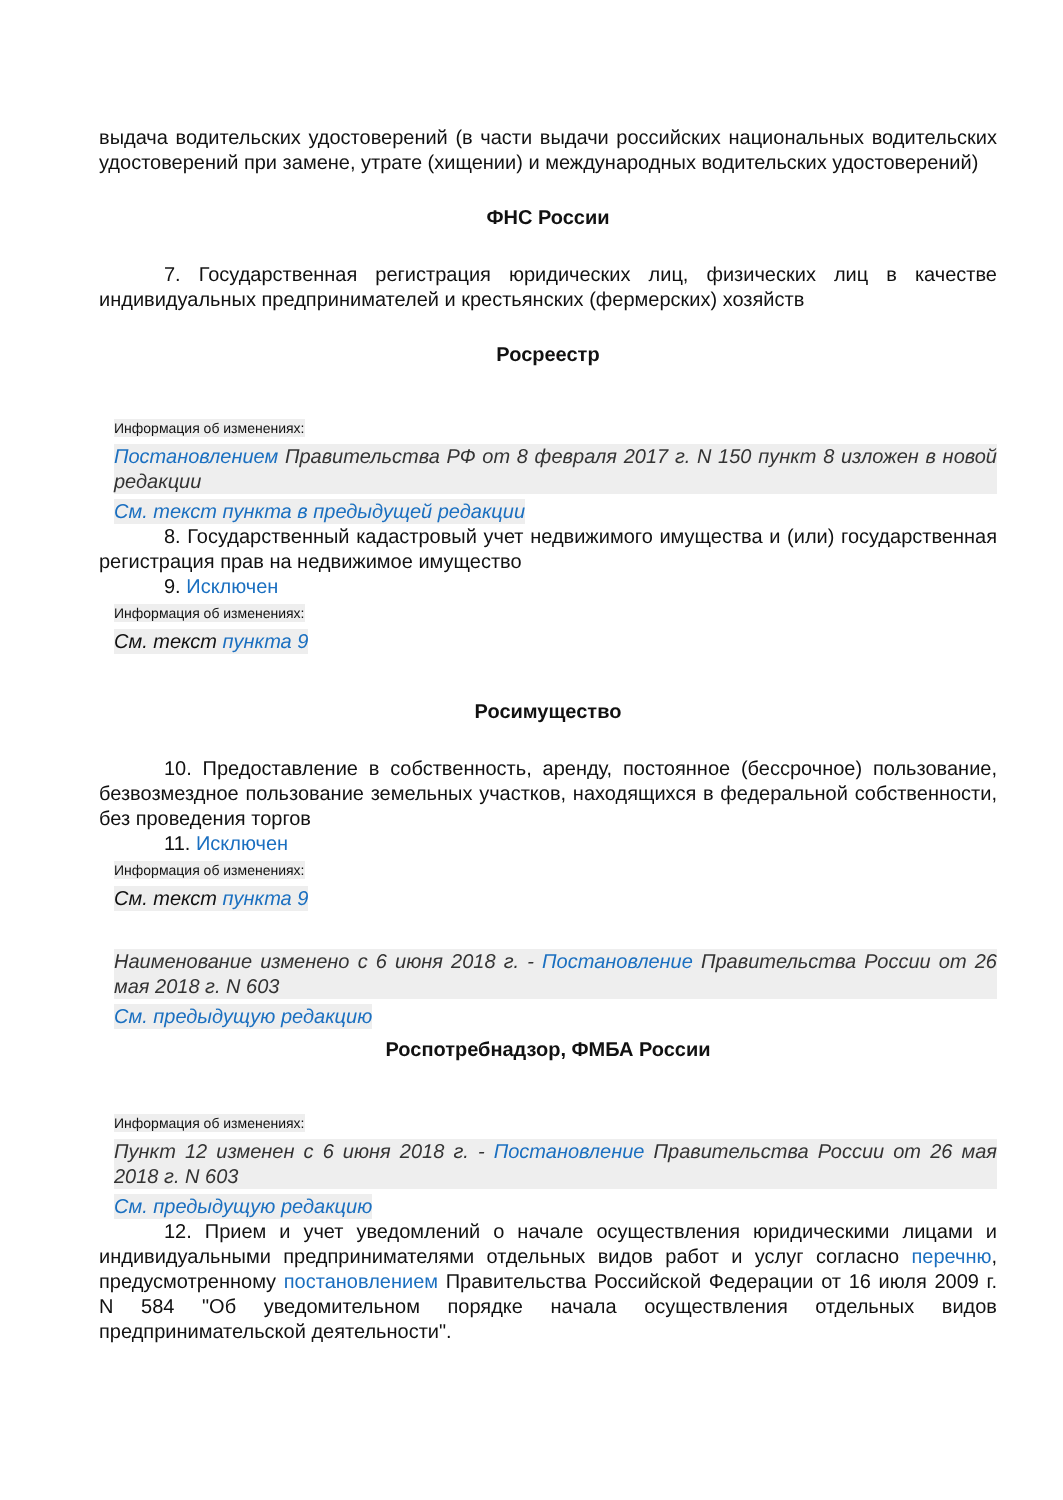выдача водительских удостоверений (в части выдачи российских национальных водительских удостоверений при замене, утрате (хищении) и международных водительских удостоверений)
ФНС России
7. Государственная регистрация юридических лиц, физических лиц в качестве индивидуальных предпринимателей и крестьянских (фермерских) хозяйств
Росреестр
Информация об изменениях:
Постановлением Правительства РФ от 8 февраля 2017 г. N 150 пункт 8 изложен в новой редакции
См. текст пункта в предыдущей редакции
8. Государственный кадастровый учет недвижимого имущества и (или) государственная регистрация прав на недвижимое имущество
9. Исключен
Информация об изменениях:
См. текст пункта 9
Росимущество
10. Предоставление в собственность, аренду, постоянное (бессрочное) пользование, безвозмездное пользование земельных участков, находящихся в федеральной собственности, без проведения торгов
11. Исключен
Информация об изменениях:
См. текст пункта 9
Наименование изменено с 6 июня 2018 г. - Постановление Правительства России от 26 мая 2018 г. N 603
См. предыдущую редакцию
Роспотребнадзор, ФМБА России
Информация об изменениях:
Пункт 12 изменен с 6 июня 2018 г. - Постановление Правительства России от 26 мая 2018 г. N 603
См. предыдущую редакцию
12. Прием и учет уведомлений о начале осуществления юридическими лицами и индивидуальными предпринимателями отдельных видов работ и услуг согласно перечню, предусмотренному постановлением Правительства Российской Федерации от 16 июля 2009 г. N 584 "Об уведомительном порядке начала осуществления отдельных видов предпринимательской деятельности".